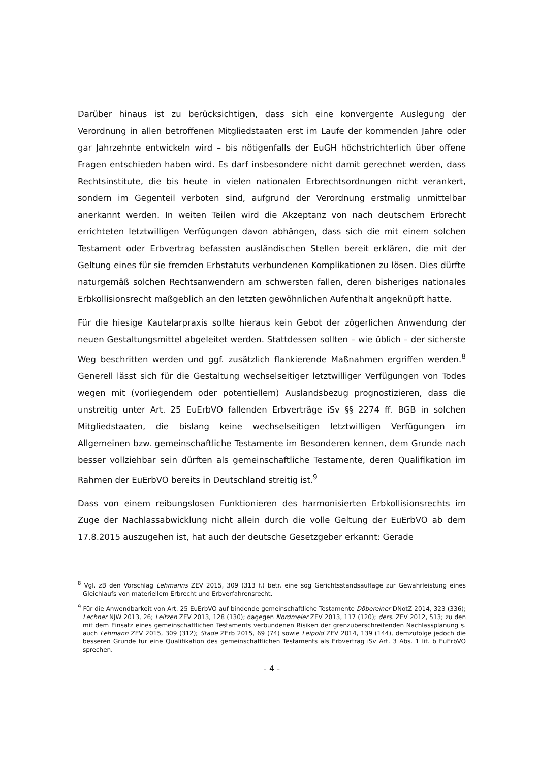Darüber hinaus ist zu berücksichtigen, dass sich eine konvergente Auslegung der Verordnung in allen betroffenen Mitgliedstaaten erst im Laufe der kommenden Jahre oder gar Jahrzehnte entwickeln wird – bis nötigenfalls der EuGH höchstrichterlich über offene Fragen entschieden haben wird. Es darf insbesondere nicht damit gerechnet werden, dass Rechtsinstitute, die bis heute in vielen nationalen Erbrechtsordnungen nicht verankert, sondern im Gegenteil verboten sind, aufgrund der Verordnung erstmalig unmittelbar anerkannt werden. In weiten Teilen wird die Akzeptanz von nach deutschem Erbrecht errichteten letztwilligen Verfügungen davon abhängen, dass sich die mit einem solchen Testament oder Erbvertrag befassten ausländischen Stellen bereit erklären, die mit der Geltung eines für sie fremden Erbstatuts verbundenen Komplikationen zu lösen. Dies dürfte naturgemäß solchen Rechtsanwendern am schwersten fallen, deren bisheriges nationales Erbkollisionsrecht maßgeblich an den letzten gewöhnlichen Aufenthalt angeknüpft hatte.
Für die hiesige Kautelarpraxis sollte hieraus kein Gebot der zögerlichen Anwendung der neuen Gestaltungsmittel abgeleitet werden. Stattdessen sollten – wie üblich – der sicherste Weg beschritten werden und ggf. zusätzlich flankierende Maßnahmen ergriffen werden.<sup>8</sup> Generell lässt sich für die Gestaltung wechselseitiger letztwilliger Verfügungen von Todes wegen mit (vorliegendem oder potentiellem) Auslandsbezug prognostizieren, dass die unstreitig unter Art. 25 EuErbVO fallenden Erbverträge iSv §§ 2274 ff. BGB in solchen Mitgliedstaaten, die bislang keine wechselseitigen letztwilligen Verfügungen im Allgemeinen bzw. gemeinschaftliche Testamente im Besonderen kennen, dem Grunde nach besser vollziehbar sein dürften als gemeinschaftliche Testamente, deren Qualifikation im Rahmen der EuErbVO bereits in Deutschland streitig ist.<sup>9</sup>
Dass von einem reibungslosen Funktionieren des harmonisierten Erbkollisionsrechts im Zuge der Nachlassabwicklung nicht allein durch die volle Geltung der EuErbVO ab dem 17.8.2015 auszugehen ist, hat auch der deutsche Gesetzgeber erkannt: Gerade
<sup>8</sup> Vgl. zB den Vorschlag Lehmanns ZEV 2015, 309 (313 f.) betr. eine sog Gerichtsstandsauflage zur Gewährleistung eines Gleichlaufs von materiellem Erbrecht und Erbverfahrensrecht.
<sup>9</sup> Für die Anwendbarkeit von Art. 25 EuErbVO auf bindende gemeinschaftliche Testamente Döbereiner DNotZ 2014, 323 (336); Lechner NJW 2013, 26; Leitzen ZEV 2013, 128 (130); dagegen Nordmeier ZEV 2013, 117 (120); ders. ZEV 2012, 513; zu den mit dem Einsatz eines gemeinschaftlichen Testaments verbundenen Risiken der grenzüberschreitenden Nachlassplanung s. auch Lehmann ZEV 2015, 309 (312); Stade ZErb 2015, 69 (74) sowie Leipold ZEV 2014, 139 (144), demzufolge jedoch die besseren Gründe für eine Qualifikation des gemeinschaftlichen Testaments als Erbvertrag iSv Art. 3 Abs. 1 lit. b EuErbVO sprechen.
- 4 -